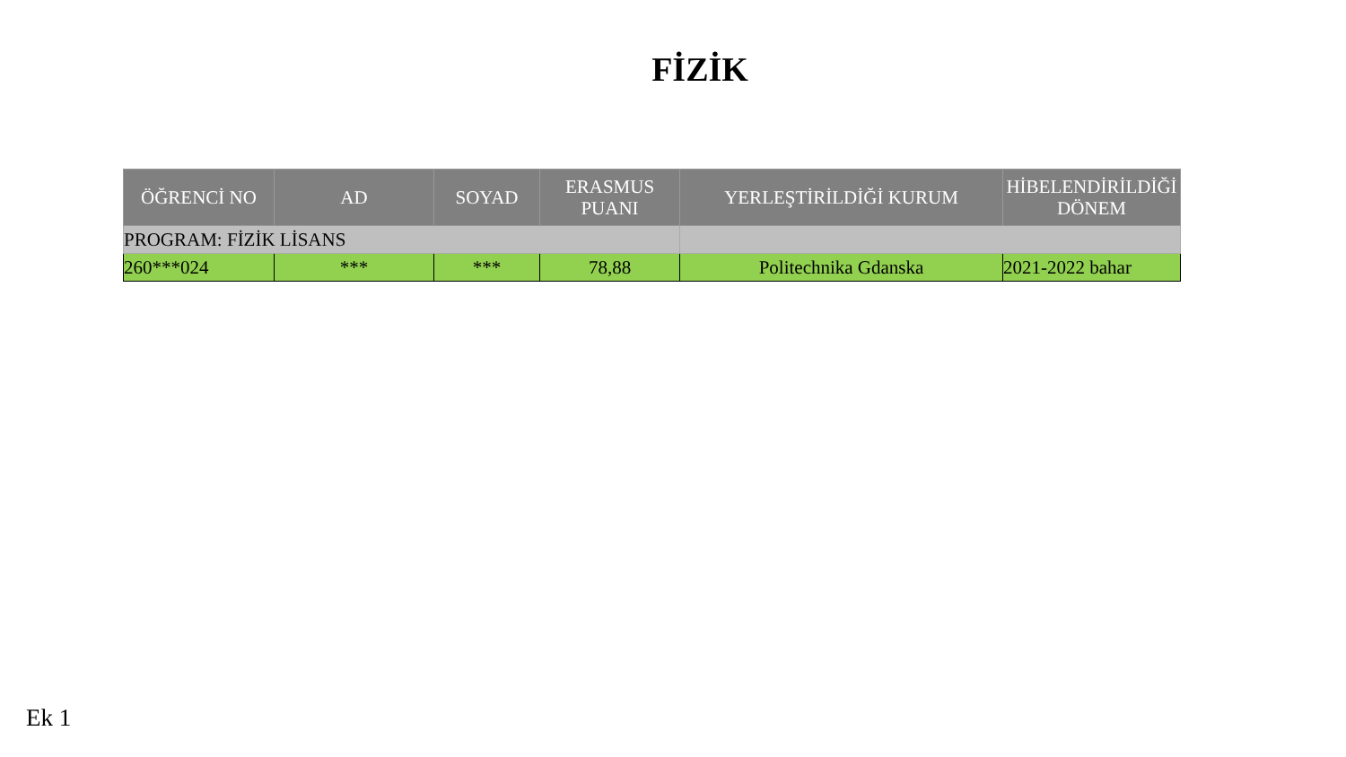FİZİK
| ÖĞRENCİ NO | AD | SOYAD | ERASMUS PUANI | YERLEŞTİRİLDİĞİ KURUM | HİBELENDİRİLDİĞİ DÖNEM |
| --- | --- | --- | --- | --- | --- |
| PROGRAM: FİZİK LİSANS | | | | | |
| 260***024 | *** | *** | 78,88 | Politechnika Gdanska | 2021-2022 bahar |
Ek 1